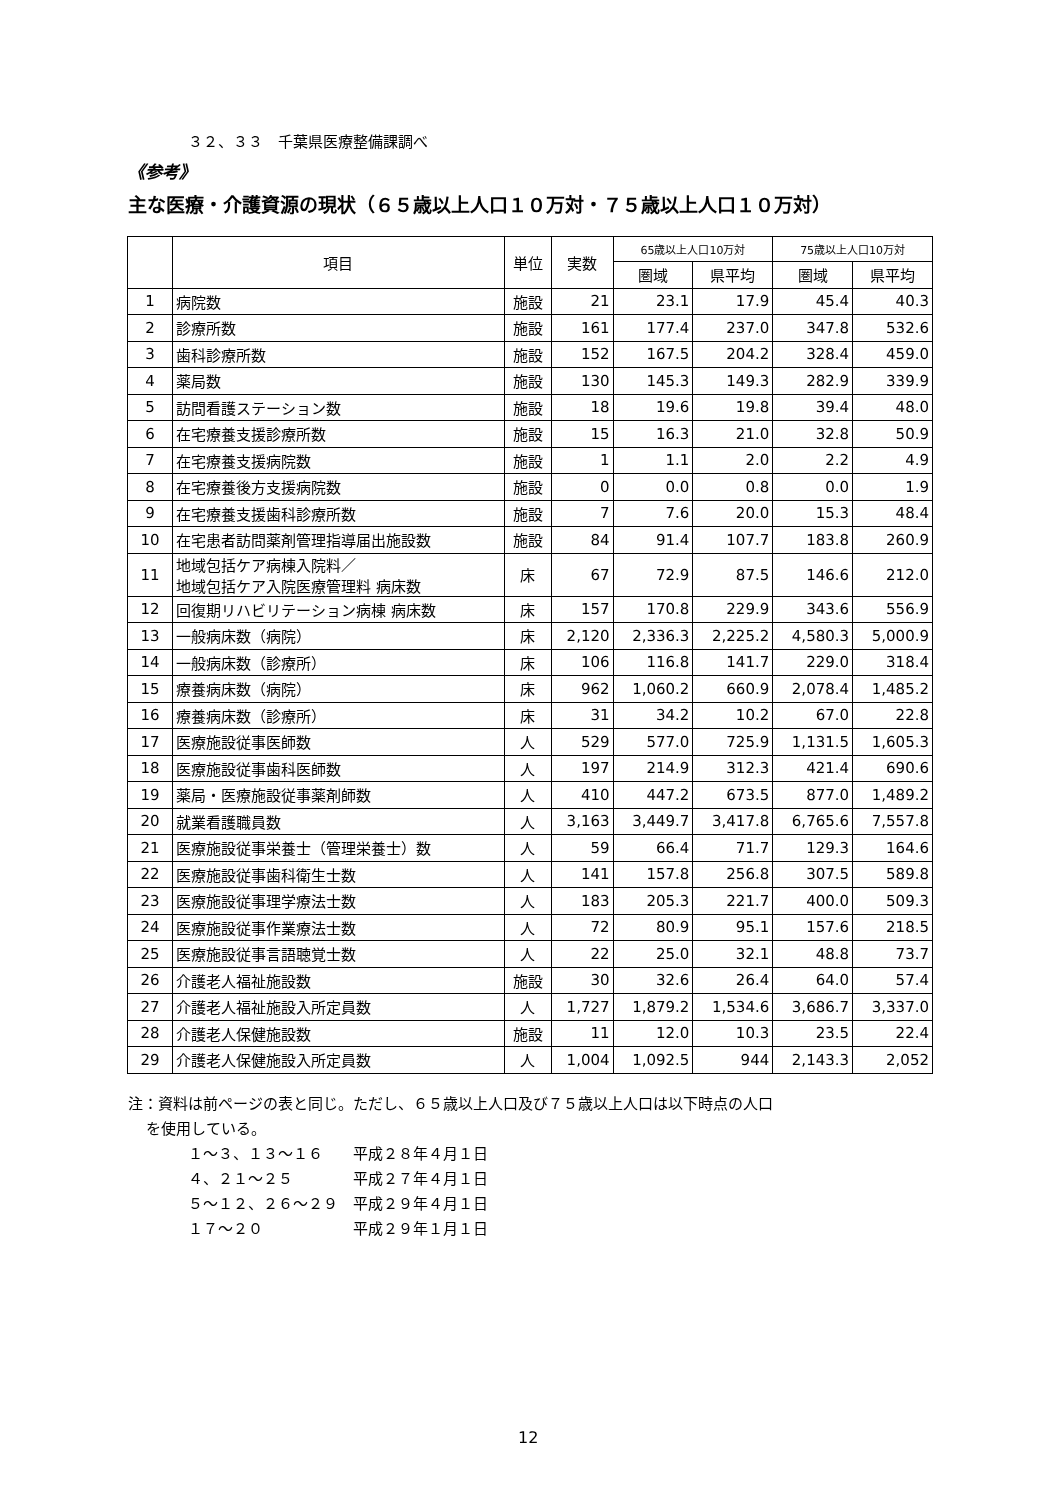３２、３３　千葉県医療整備課調べ
《参考》
主な医療・介護資源の現状（６５歳以上人口１０万対・７５歳以上人口１０万対）
| | 項目 | 単位 | 実数 | 65歳以上人口10万対 | | 75歳以上人口10万対 | |
| --- | --- | --- | --- | --- | --- | --- | --- |
| | | | | 圏域 | 県平均 | 圏域 | 県平均 |
| 1 | 病院数 | 施設 | 21 | 23.1 | 17.9 | 45.4 | 40.3 |
| 2 | 診療所数 | 施設 | 161 | 177.4 | 237.0 | 347.8 | 532.6 |
| 3 | 歯科診療所数 | 施設 | 152 | 167.5 | 204.2 | 328.4 | 459.0 |
| 4 | 薬局数 | 施設 | 130 | 145.3 | 149.3 | 282.9 | 339.9 |
| 5 | 訪問看護ステーション数 | 施設 | 18 | 19.6 | 19.8 | 39.4 | 48.0 |
| 6 | 在宅療養支援診療所数 | 施設 | 15 | 16.3 | 21.0 | 32.8 | 50.9 |
| 7 | 在宅療養支援病院数 | 施設 | 1 | 1.1 | 2.0 | 2.2 | 4.9 |
| 8 | 在宅療養後方支援病院数 | 施設 | 0 | 0.0 | 0.8 | 0.0 | 1.9 |
| 9 | 在宅療養支援歯科診療所数 | 施設 | 7 | 7.6 | 20.0 | 15.3 | 48.4 |
| 10 | 在宅患者訪問薬剤管理指導届出施設数 | 施設 | 84 | 91.4 | 107.7 | 183.8 | 260.9 |
| 11 | 地域包括ケア病棟入院料／ 地域包括ケア入院医療管理料 病床数 | 床 | 67 | 72.9 | 87.5 | 146.6 | 212.0 |
| 12 | 回復期リハビリテーション病棟 病床数 | 床 | 157 | 170.8 | 229.9 | 343.6 | 556.9 |
| 13 | 一般病床数（病院） | 床 | 2,120 | 2,336.3 | 2,225.2 | 4,580.3 | 5,000.9 |
| 14 | 一般病床数（診療所） | 床 | 106 | 116.8 | 141.7 | 229.0 | 318.4 |
| 15 | 療養病床数（病院） | 床 | 962 | 1,060.2 | 660.9 | 2,078.4 | 1,485.2 |
| 16 | 療養病床数（診療所） | 床 | 31 | 34.2 | 10.2 | 67.0 | 22.8 |
| 17 | 医療施設従事医師数 | 人 | 529 | 577.0 | 725.9 | 1,131.5 | 1,605.3 |
| 18 | 医療施設従事歯科医師数 | 人 | 197 | 214.9 | 312.3 | 421.4 | 690.6 |
| 19 | 薬局・医療施設従事薬剤師数 | 人 | 410 | 447.2 | 673.5 | 877.0 | 1,489.2 |
| 20 | 就業看護職員数 | 人 | 3,163 | 3,449.7 | 3,417.8 | 6,765.6 | 7,557.8 |
| 21 | 医療施設従事栄養士（管理栄養士）数 | 人 | 59 | 66.4 | 71.7 | 129.3 | 164.6 |
| 22 | 医療施設従事歯科衛生士数 | 人 | 141 | 157.8 | 256.8 | 307.5 | 589.8 |
| 23 | 医療施設従事理学療法士数 | 人 | 183 | 205.3 | 221.7 | 400.0 | 509.3 |
| 24 | 医療施設従事作業療法士数 | 人 | 72 | 80.9 | 95.1 | 157.6 | 218.5 |
| 25 | 医療施設従事言語聴覚士数 | 人 | 22 | 25.0 | 32.1 | 48.8 | 73.7 |
| 26 | 介護老人福祉施設数 | 施設 | 30 | 32.6 | 26.4 | 64.0 | 57.4 |
| 27 | 介護老人福祉施設入所定員数 | 人 | 1,727 | 1,879.2 | 1,534.6 | 3,686.7 | 3,337.0 |
| 28 | 介護老人保健施設数 | 施設 | 11 | 12.0 | 10.3 | 23.5 | 22.4 |
| 29 | 介護老人保健施設入所定員数 | 人 | 1,004 | 1,092.5 | 944 | 2,143.3 | 2,052 |
注：資料は前ページの表と同じ。ただし、６５歳以上人口及び７５歳以上人口は以下時点の人口
を使用している。
１～３、１３～１６　　平成２８年４月１日
４、２１～２５　　　　平成２７年４月１日
５～１２、２６～２９　平成２９年４月１日
１７～２０　　　　　　平成２９年１月１日
12